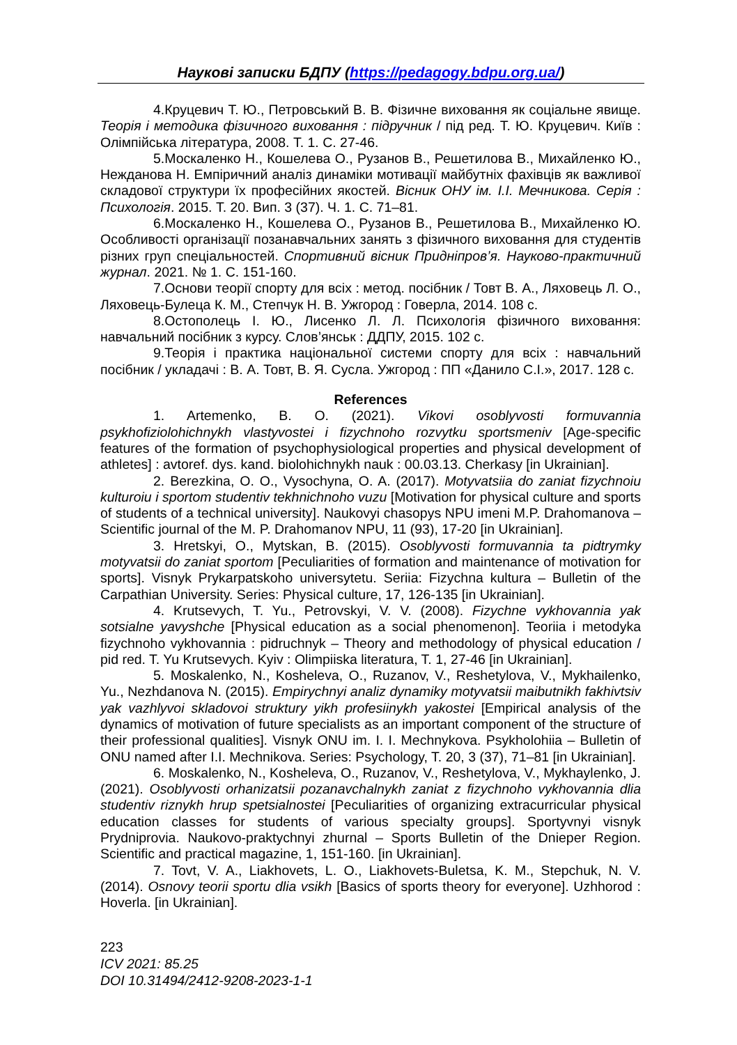Наукові записки БДПУ (https://pedagogy.bdpu.org.ua/)
4.Круцевич Т. Ю., Петровський В. В. Фізичне виховання як соціальне явище. Теорія і методика фізичного виховання : підручник / під ред. Т. Ю. Круцевич. Київ : Олімпійська література, 2008. Т. 1. С. 27-46.
5.Москаленко Н., Кошелева О., Рузанов В., Решетилова В., Михайленко Ю., Нежданова Н. Емпіричний аналіз динаміки мотивації майбутніх фахівців як важливої складової структури їх професійних якостей. Вісник ОНУ ім. І.І. Мечникова. Серія : Психологія. 2015. Т. 20. Вип. 3 (37). Ч. 1. С. 71–81.
6.Москаленко Н., Кошелева О., Рузанов В., Решетилова В., Михайленко Ю. Особливості організації позанавчальних занять з фізичного виховання для студентів різних груп спеціальностей. Спортивний вісник Придніпров’я. Науково-практичний журнал. 2021. № 1. С. 151-160.
7.Основи теорії спорту для всіх : метод. посібник / Товт В. А., Ляховець Л. О., Ляховець-Булеца К. М., Степчук Н. В. Ужгород : Говерла, 2014. 108 с.
8.Остополець І. Ю., Лисенко Л. Л. Психологія фізичного виховання: навчальний посібник з курсу. Слов’янськ : ДДПУ, 2015. 102 с.
9.Теорія і практика національної системи спорту для всіх : навчальний посібник / укладачі : В. А. Товт, В. Я. Сусла. Ужгород : ПП «Данило С.І.», 2017. 128 с.
References
1. Artemenko, B. O. (2021). Vikovi osoblyvosti formuvannia psykhofiziolohichnykh vlastyvostei i fizychnoho rozvytku sportsmeniv [Age-specific features of the formation of psychophysiological properties and physical development of athletes] : avtoref. dys. kand. biolohichnykh nauk : 00.03.13. Cherkasy [in Ukrainian].
2. Berezkina, O. O., Vysochyna, O. A. (2017). Motyvatsiia do zaniat fizychnoiu kulturoiu i sportom studentiv tekhnichnoho vuzu [Motivation for physical culture and sports of students of a technical university]. Naukovyi chasopys NPU imeni M.P. Drahomanova – Scientific journal of the M. P. Drahomanov NPU, 11 (93), 17-20 [in Ukrainian].
3. Hretskyi, O., Mytskan, B. (2015). Osoblyvosti formuvannia ta pidtrymky motyvatsii do zaniat sportom [Peculiarities of formation and maintenance of motivation for sports]. Visnyk Prykarpatskoho universytetu. Seriia: Fizychna kultura – Bulletin of the Carpathian University. Series: Physical culture, 17, 126-135 [in Ukrainian].
4. Krutsevych, T. Yu., Petrovskyi, V. V. (2008). Fizychne vykhovannia yak sotsialne yavyshche [Physical education as a social phenomenon]. Teoriia i metodyka fizychnoho vykhovannia : pidruchnyk – Theory and methodology of physical education / pid red. T. Yu Krutsevych. Kyiv : Olimpiiska literatura, T. 1, 27-46 [in Ukrainian].
5. Moskalenko, N., Kosheleva, O., Ruzanov, V., Reshetylova, V., Mykhailenko, Yu., Nezhdanova N. (2015). Empirychnyi analiz dynamiky motyvatsii maibutnikh fakhivtsiv yak vazhlyvoi skladovoi struktury yikh profesiinykh yakostei [Empirical analysis of the dynamics of motivation of future specialists as an important component of the structure of their professional qualities]. Visnyk ONU im. I. I. Mechnykova. Psykholohiia – Bulletin of ONU named after I.I. Mechnikova. Series: Psychology, T. 20, 3 (37), 71–81 [in Ukrainian].
6. Moskalenko, N., Kosheleva, O., Ruzanov, V., Reshetylova, V., Mykhaylenko, J. (2021). Osoblyvosti orhanizatsii pozanavchalnykh zaniat z fizychnoho vykhovannia dlia studentiv riznykh hrup spetsialnostei [Peculiarities of organizing extracurricular physical education classes for students of various specialty groups]. Sportyvnyi visnyk Prydniprovia. Naukovo-praktychnyi zhurnal – Sports Bulletin of the Dnieper Region. Scientific and practical magazine, 1, 151-160. [in Ukrainian].
7. Tovt, V. A., Liakhovets, L. O., Liakhovets-Buletsa, K. M., Stepchuk, N. V. (2014). Osnovy teorii sportu dlia vsikh [Basics of sports theory for everyone]. Uzhhorod : Hoverla. [in Ukrainian].
223
ICV 2021: 85.25
DOI 10.31494/2412-9208-2023-1-1